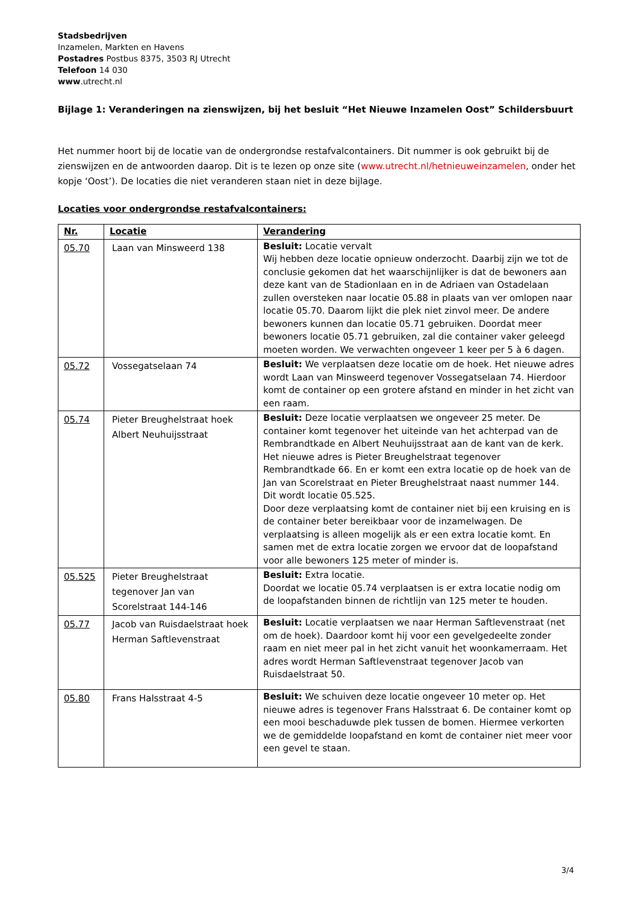Stadsbedrijven
Inzamelen, Markten en Havens
Postadres Postbus 8375, 3503 RJ Utrecht
Telefoon 14 030
www.utrecht.nl
Bijlage 1: Veranderingen na zienswijzen, bij het besluit “Het Nieuwe Inzamelen Oost” Schildersbuurt
Het nummer hoort bij de locatie van de ondergrondse restafvalcontainers. Dit nummer is ook gebruikt bij de zienswijzen en de antwoorden daarop. Dit is te lezen op onze site (www.utrecht.nl/hetnieuweinzamelen, onder het kopje ‘Oost’). De locaties die niet veranderen staan niet in deze bijlage.
Locaties voor ondergrondse restafvalcontainers:
| Nr. | Locatie | Verandering |
| --- | --- | --- |
| 05.70 | Laan van Minsweerd 138 | Besluit: Locatie vervalt Wij hebben deze locatie opnieuw onderzocht. Daarbij zijn we tot de conclusie gekomen dat het waarschijnlijker is dat de bewoners aan deze kant van de Stadionlaan en in de Adriaen van Ostadelaan zullen oversteken naar locatie 05.88 in plaats van ver omlopen naar locatie 05.70. Daarom lijkt die plek niet zinvol meer. De andere bewoners kunnen dan locatie 05.71 gebruiken. Doordat meer bewoners locatie 05.71 gebruiken, zal die container vaker geleegd moeten worden. We verwachten ongeveer 1 keer per 5 à 6 dagen. |
| 05.72 | Vossegatselaan 74 | Besluit: We verplaatsen deze locatie om de hoek. Het nieuwe adres wordt Laan van Minsweerd tegenover Vossegatselaan 74. Hierdoor komt de container op een grotere afstand en minder in het zicht van een raam. |
| 05.74 | Pieter Breughelstraat hoek Albert Neuhuijsstraat | Besluit: Deze locatie verplaatsen we ongeveer 25 meter. De container komt tegenover het uiteinde van het achterpad van de Rembrandtkade en Albert Neuhuijsstraat aan de kant van de kerk. Het nieuwe adres is Pieter Breughelstraat tegenover Rembrandtkade 66. En er komt een extra locatie op de hoek van de Jan van Scorelstraat en Pieter Breughelstraat naast nummer 144. Dit wordt locatie 05.525. Door deze verplaatsing komt de container niet bij een kruising en is de container beter bereikbaar voor de inzamelwagen. De verplaatsing is alleen mogelijk als er een extra locatie komt. En samen met de extra locatie zorgen we ervoor dat de loopafstand voor alle bewoners 125 meter of minder is. |
| 05.525 | Pieter Breughelstraat tegenover Jan van Scorelstraat 144-146 | Besluit: Extra locatie. Doordat we locatie 05.74 verplaatsen is er extra locatie nodig om de loopafstanden binnen de richtlijn van 125 meter te houden. |
| 05.77 | Jacob van Ruisdaelstraat hoek Herman Saftlevenstraat | Besluit: Locatie verplaatsen we naar Herman Saftlevenstraat (net om de hoek). Daardoor komt hij voor een gevelgedeelte zonder raam en niet meer pal in het zicht vanuit het woonkamerraam. Het adres wordt Herman Saftlevenstraat tegenover Jacob van Ruisdaelstraat 50. |
| 05.80 | Frans Halsstraat 4-5 | Besluit: We schuiven deze locatie ongeveer 10 meter op. Het nieuwe adres is tegenover Frans Halsstraat 6. De container komt op een mooi beschaduwde plek tussen de bomen. Hiermee verkorten we de gemiddelde loopafstand en komt de container niet meer voor een gevel te staan. |
3/4